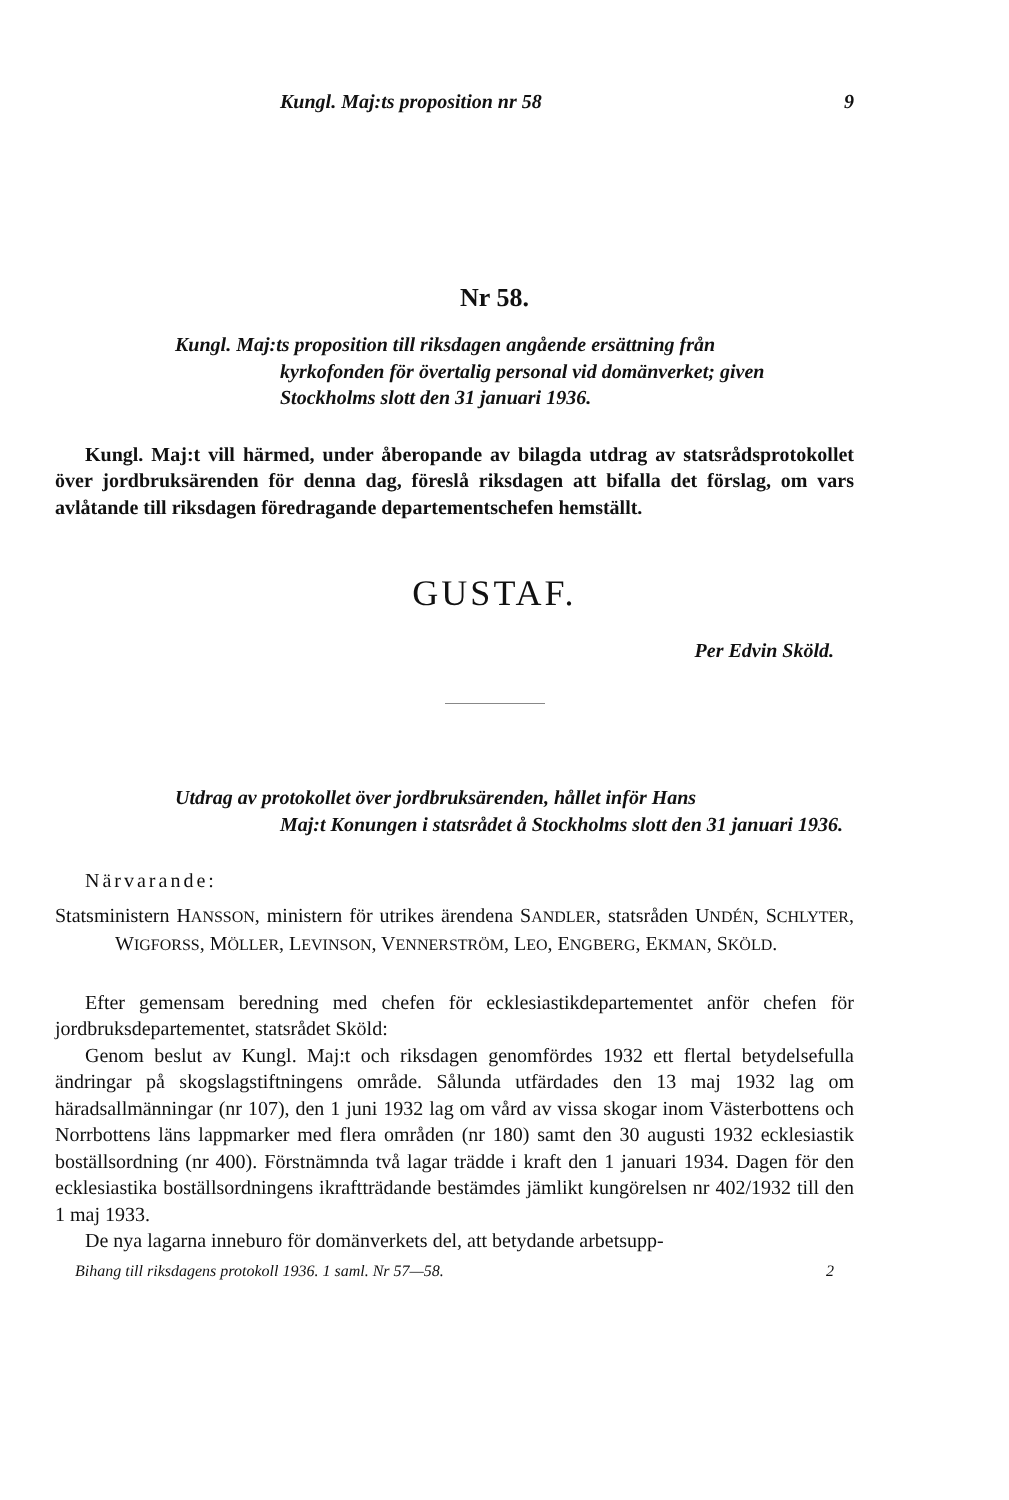Kungl. Maj:ts proposition nr 58 9
Nr 58.
Kungl. Maj:ts proposition till riksdagen angående ersättning från
kyrkofonden för övertalig personal vid domänverket; given Stockholms slott den 31 januari 1936.
Kungl. Maj:t vill härmed, under åberopande av bilagda utdrag av statsrådsprotokollet över jordbruksärenden för denna dag, föreslå riksdagen att bifalla det förslag, om vars avlåtande till riksdagen föredragande departementschefen hemställt.
GUSTAF.
Per Edvin Sköld.
Utdrag av protokollet över jordbruksärenden, hållet inför Hans
Maj:t Konungen i statsrådet å Stockholms slott den 31 januari 1936.
Närvarande:
Statsministern HANSSON, ministern för utrikes ärendena SANDLER, statsråden UNDÉN, SCHLYTER, WIGFORSS, MÖLLER, LEVINSON, VENNERSTRÖM, LEO, ENGBERG, EKMAN, SKÖLD.
Efter gemensam beredning med chefen för ecklesiastikdepartementet anför chefen för jordbruksdepartementet, statsrådet Sköld:
Genom beslut av Kungl. Maj:t och riksdagen genomfördes 1932 ett flertal betydelsefulla ändringar på skogslagstiftningens område. Sålunda utfärdades den 13 maj 1932 lag om häradsallmänningar (nr 107), den 1 juni 1932 lag om vård av vissa skogar inom Västerbottens och Norrbottens läns lappmarker med flera områden (nr 180) samt den 30 augusti 1932 ecklesiastik boställsordning (nr 400). Förstnämnda två lagar trädde i kraft den 1 januari 1934. Dagen för den ecklesiastika boställsordningens ikraftträdande bestämdes jämlikt kungörelsen nr 402/1932 till den 1 maj 1933.
De nya lagarna inneburo för domänverkets del, att betydande arbetsupp-
Bihang till riksdagens protokoll 1936. 1 saml. Nr 57—58. 2